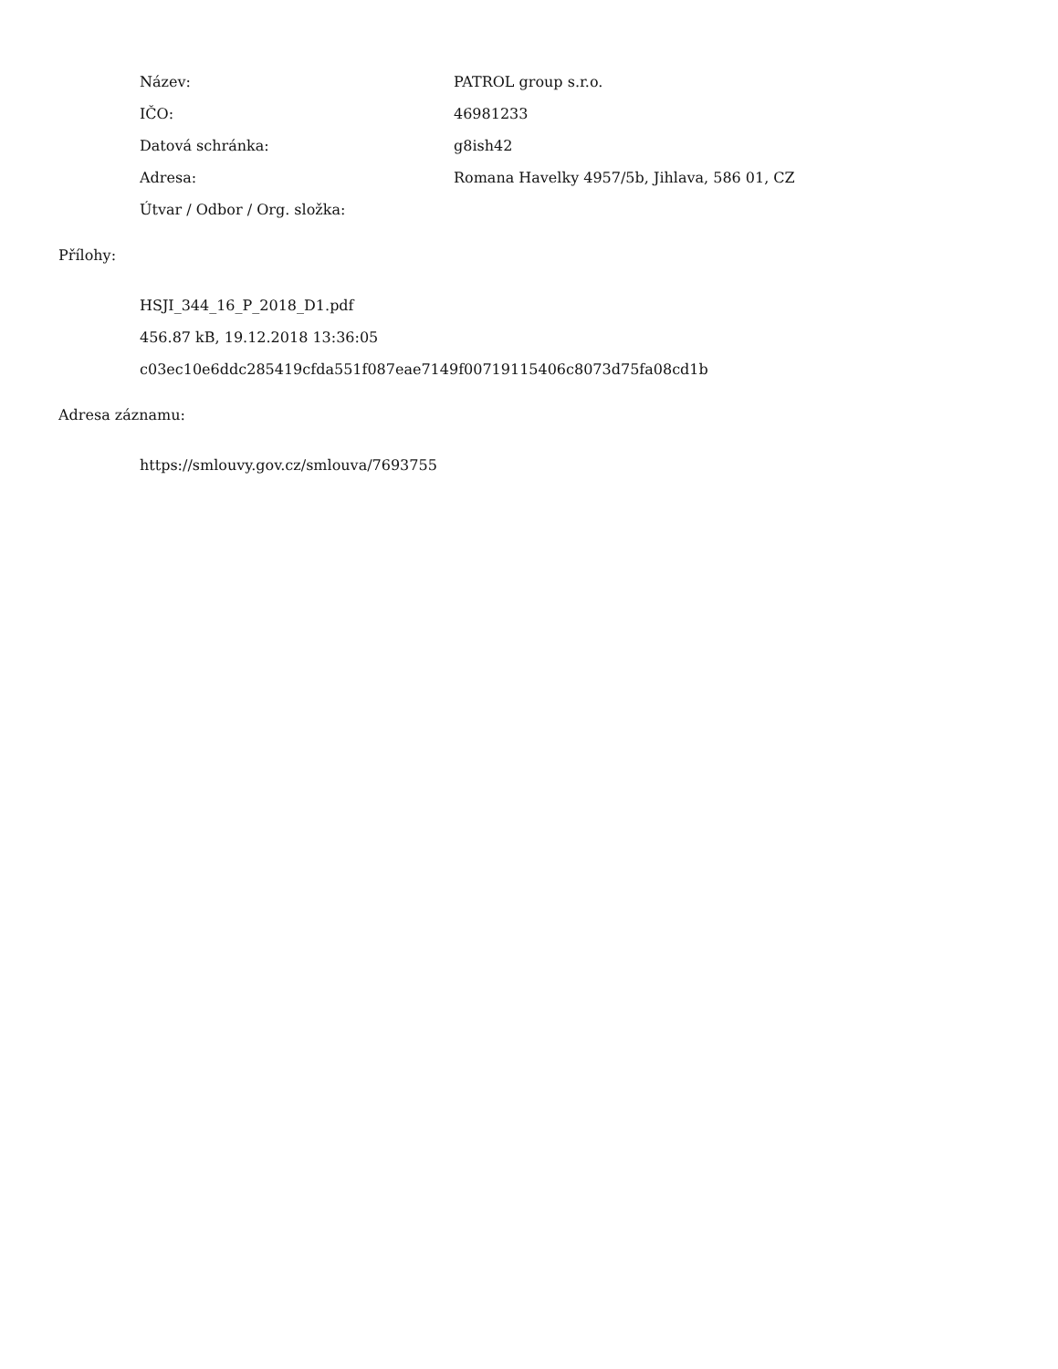Název: PATROL group s.r.o.
IČO: 46981233
Datová schránka: g8ish42
Adresa:
Romana Havelky 4957/5b, Jihlava, 586 01, CZ
Útvar / Odbor / Org. složka:
Přílohy:
HSJI_344_16_P_2018_D1.pdf
456.87 kB, 19.12.2018 13:36:05
c03ec10e6ddc285419cfda551f087eae7149f00719115406c8073d75fa08cd1b
Adresa záznamu:
https://smlouvy.gov.cz/smlouva/7693755